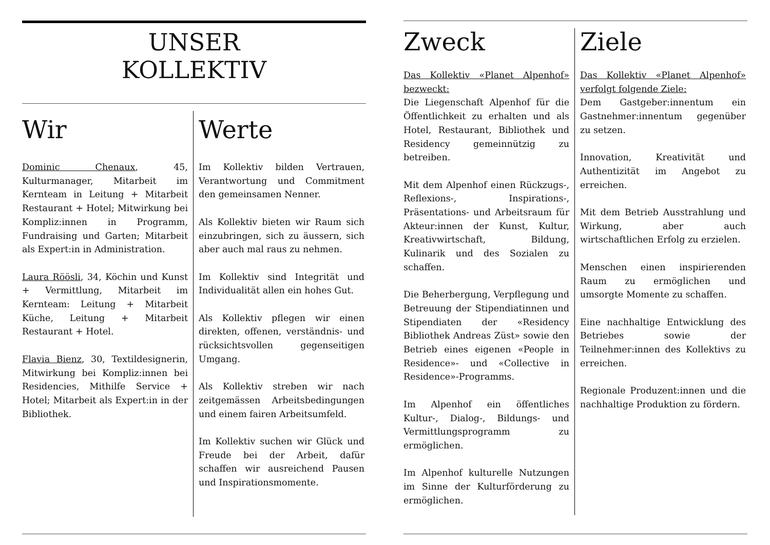UNSER
KOLLEKTIV
Wir
Dominic Chenaux, 45, Kulturmanager, Mitarbeit im Kernteam in Leitung + Mitarbeit Restaurant + Hotel; Mitwirkung bei Kompliz:innen in Programm, Fundraising und Garten; Mitarbeit als Expert:in in Administration.
Laura Röösli, 34, Köchin und Kunst + Vermittlung, Mitarbeit im Kernteam: Leitung + Mitarbeit Küche, Leitung + Mitarbeit Restaurant + Hotel.
Flavia Bienz, 30, Textildesignerin, Mitwirkung bei Kompliz:innen bei Residencies, Mithilfe Service + Hotel; Mitarbeit als Expert:in in der Bibliothek.
Werte
Im Kollektiv bilden Vertrauen, Verantwortung und Commitment den gemeinsamen Nenner.
Als Kollektiv bieten wir Raum sich einzubringen, sich zu äussern, sich aber auch mal raus zu nehmen.
Im Kollektiv sind Integrität und Individualität allen ein hohes Gut.
Als Kollektiv pflegen wir einen direkten, offenen, verständnis- und rücksichtsvollen gegenseitigen Umgang.
Als Kollektiv streben wir nach zeitgemässen Arbeitsbedingungen und einem fairen Arbeitsumfeld.
Im Kollektiv suchen wir Glück und Freude bei der Arbeit, dafür schaffen wir ausreichend Pausen und Inspirationsmomente.
Zweck
Das Kollektiv «Planet Alpenhof» bezweckt:
Die Liegenschaft Alpenhof für die Öffentlichkeit zu erhalten und als Hotel, Restaurant, Bibliothek und Residency gemeinnützig zu betreiben.
Mit dem Alpenhof einen Rückzugs-, Reflexions-, Inspirations-, Präsentations- und Arbeitsraum für Akteur:innen der Kunst, Kultur, Kreativwirtschaft, Bildung, Kulinarik und des Sozialen zu schaffen.
Die Beherbergung, Verpflegung und Betreuung der Stipendiatinnen und Stipendiaten der «Residency Bibliothek Andreas Züst» sowie den Betrieb eines eigenen «People in Residence»- und «Collective in Residence»-Programms.
Im Alpenhof ein öffentliches Kultur-, Dialog-, Bildungs- und Vermittlungsprogramm zu ermöglichen.
Im Alpenhof kulturelle Nutzungen im Sinne der Kulturförderung zu ermöglichen.
Ziele
Das Kollektiv «Planet Alpenhof» verfolgt folgende Ziele:
Dem Gastgeber:innentum ein Gastnehmer:innentum gegenüber zu setzen.
Innovation, Kreativität und Authentizität im Angebot zu erreichen.
Mit dem Betrieb Ausstrahlung und Wirkung, aber auch wirtschaftlichen Erfolg zu erzielen.
Menschen einen inspirierenden Raum zu ermöglichen und umsorgte Momente zu schaffen.
Eine nachhaltige Entwicklung des Betriebes sowie der Teilnehmer:innen des Kollektivs zu erreichen.
Regionale Produzent:innen und die nachhaltige Produktion zu fördern.